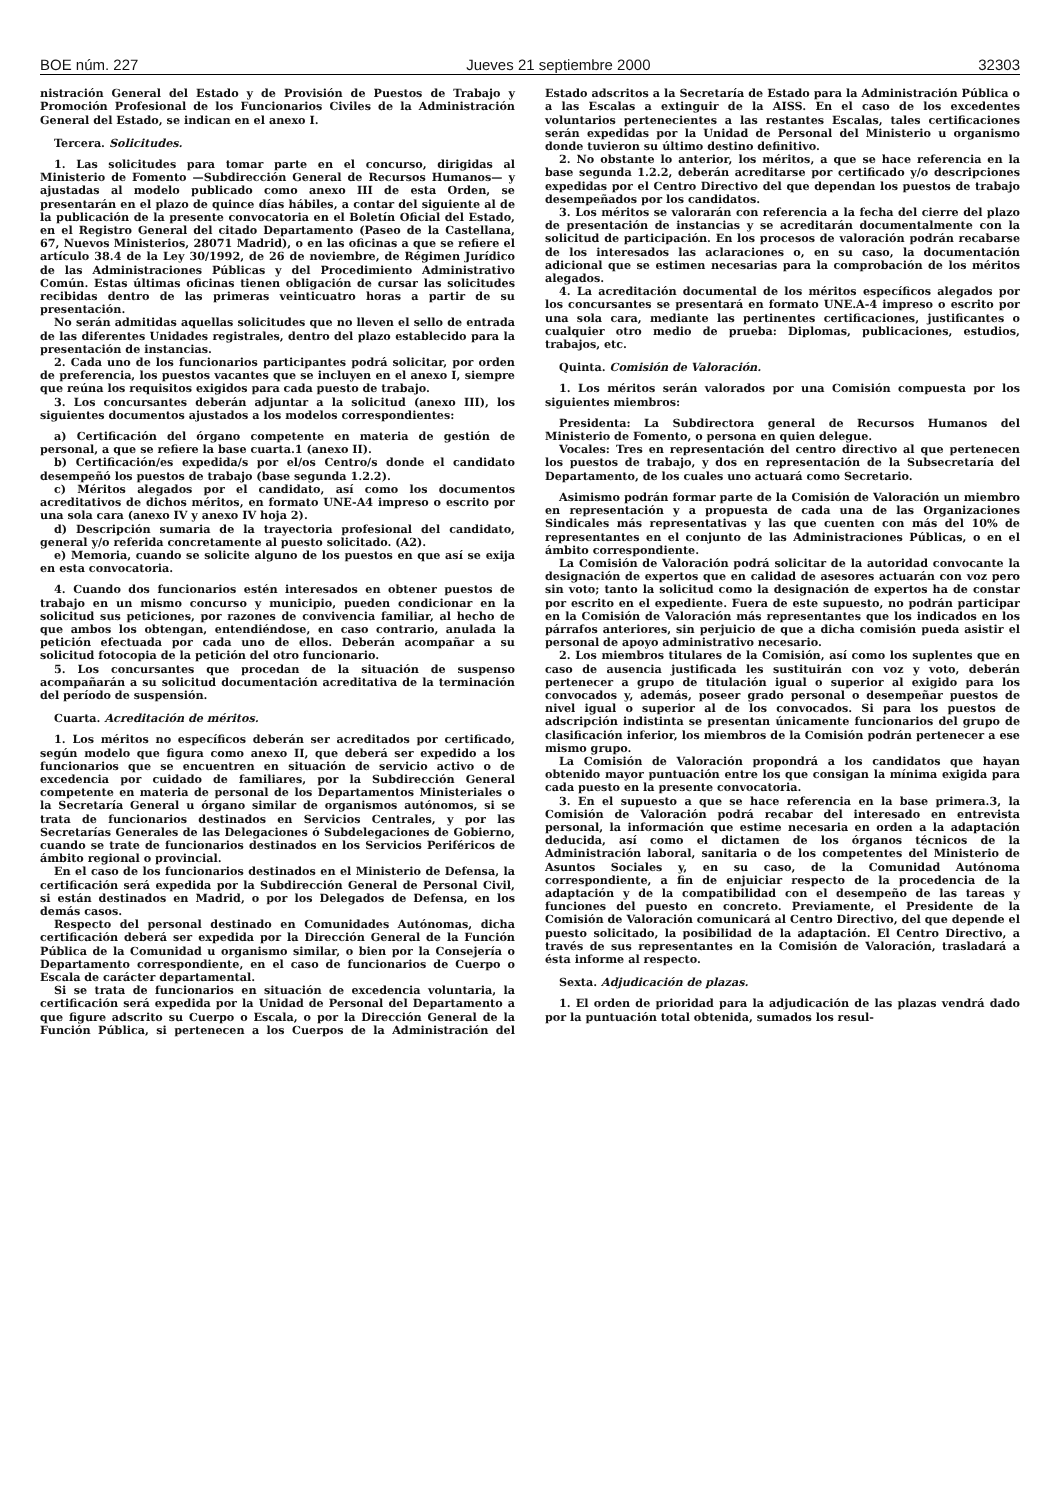BOE núm. 227 Jueves 21 septiembre 2000 32303
nistración General del Estado y de Provisión de Puestos de Trabajo y Promoción Profesional de los Funcionarios Civiles de la Administración General del Estado, se indican en el anexo I.
Tercera. Solicitudes.
1. Las solicitudes para tomar parte en el concurso, dirigidas al Ministerio de Fomento —Subdirección General de Recursos Humanos— y ajustadas al modelo publicado como anexo III de esta Orden, se presentarán en el plazo de quince días hábiles, a contar del siguiente al de la publicación de la presente convocatoria en el Boletín Oficial del Estado, en el Registro General del citado Departamento (Paseo de la Castellana, 67, Nuevos Ministerios, 28071 Madrid), o en las oficinas a que se refiere el artículo 38.4 de la Ley 30/1992, de 26 de noviembre, de Régimen Jurídico de las Administraciones Públicas y del Procedimiento Administrativo Común. Estas últimas oficinas tienen obligación de cursar las solicitudes recibidas dentro de las primeras veinticuatro horas a partir de su presentación.
No serán admitidas aquellas solicitudes que no lleven el sello de entrada de las diferentes Unidades registrales, dentro del plazo establecido para la presentación de instancias.
2. Cada uno de los funcionarios participantes podrá solicitar, por orden de preferencia, los puestos vacantes que se incluyen en el anexo I, siempre que reúna los requisitos exigidos para cada puesto de trabajo.
3. Los concursantes deberán adjuntar a la solicitud (anexo III), los siguientes documentos ajustados a los modelos correspondientes:
a) Certificación del órgano competente en materia de gestión de personal, a que se refiere la base cuarta.1 (anexo II).
b) Certificación/es expedida/s por el/os Centro/s donde el candidato desempeñó los puestos de trabajo (base segunda 1.2.2).
c) Méritos alegados por el candidato, así como los documentos acreditativos de dichos méritos, en formato UNE-A4 impreso o escrito por una sola cara (anexo IV y anexo IV hoja 2).
d) Descripción sumaria de la trayectoria profesional del candidato, general y/o referida concretamente al puesto solicitado. (A2).
e) Memoria, cuando se solicite alguno de los puestos en que así se exija en esta convocatoria.
4. Cuando dos funcionarios estén interesados en obtener puestos de trabajo en un mismo concurso y municipio, pueden condicionar en la solicitud sus peticiones, por razones de convivencia familiar, al hecho de que ambos los obtengan, entendiéndose, en caso contrario, anulada la petición efectuada por cada uno de ellos. Deberán acompañar a su solicitud fotocopia de la petición del otro funcionario.
5. Los concursantes que procedan de la situación de suspenso acompañarán a su solicitud documentación acreditativa de la terminación del período de suspensión.
Cuarta. Acreditación de méritos.
1. Los méritos no específicos deberán ser acreditados por certificado, según modelo que figura como anexo II, que deberá ser expedido a los funcionarios que se encuentren en situación de servicio activo o de excedencia por cuidado de familiares, por la Subdirección General competente en materia de personal de los Departamentos Ministeriales o la Secretaría General u órgano similar de organismos autónomos, si se trata de funcionarios destinados en Servicios Centrales, y por las Secretarías Generales de las Delegaciones ó Subdelegaciones de Gobierno, cuando se trate de funcionarios destinados en los Servicios Periféricos de ámbito regional o provincial.
En el caso de los funcionarios destinados en el Ministerio de Defensa, la certificación será expedida por la Subdirección General de Personal Civil, si están destinados en Madrid, o por los Delegados de Defensa, en los demás casos.
Respecto del personal destinado en Comunidades Autónomas, dicha certificación deberá ser expedida por la Dirección General de la Función Pública de la Comunidad u organismo similar, o bien por la Consejería o Departamento correspondiente, en el caso de funcionarios de Cuerpo o Escala de carácter departamental.
Si se trata de funcionarios en situación de excedencia voluntaria, la certificación será expedida por la Unidad de Personal del Departamento a que figure adscrito su Cuerpo o Escala, o por la Dirección General de la Función Pública, si pertenecen a los Cuerpos de la Administración del Estado adscritos a la Secretaría de Estado para la Administración Pública o a las Escalas a extinguir de la AISS. En el caso de los excedentes voluntarios pertenecientes a las restantes Escalas, tales certificaciones serán expedidas por la Unidad de Personal del Ministerio u organismo donde tuvieron su último destino definitivo.
2. No obstante lo anterior, los méritos, a que se hace referencia en la base segunda 1.2.2, deberán acreditarse por certificado y/o descripciones expedidas por el Centro Directivo del que dependan los puestos de trabajo desempeñados por los candidatos.
3. Los méritos se valorarán con referencia a la fecha del cierre del plazo de presentación de instancias y se acreditarán documentalmente con la solicitud de participación. En los procesos de valoración podrán recabarse de los interesados las aclaraciones o, en su caso, la documentación adicional que se estimen necesarias para la comprobación de los méritos alegados.
4. La acreditación documental de los méritos específicos alegados por los concursantes se presentará en formato UNE.A-4 impreso o escrito por una sola cara, mediante las pertinentes certificaciones, justificantes o cualquier otro medio de prueba: Diplomas, publicaciones, estudios, trabajos, etc.
Quinta. Comisión de Valoración.
1. Los méritos serán valorados por una Comisión compuesta por los siguientes miembros:
Presidenta: La Subdirectora general de Recursos Humanos del Ministerio de Fomento, o persona en quien delegue.
Vocales: Tres en representación del centro directivo al que pertenecen los puestos de trabajo, y dos en representación de la Subsecretaría del Departamento, de los cuales uno actuará como Secretario.
Asimismo podrán formar parte de la Comisión de Valoración un miembro en representación y a propuesta de cada una de las Organizaciones Sindicales más representativas y las que cuenten con más del 10% de representantes en el conjunto de las Administraciones Públicas, o en el ámbito correspondiente.
La Comisión de Valoración podrá solicitar de la autoridad convocante la designación de expertos que en calidad de asesores actuarán con voz pero sin voto; tanto la solicitud como la designación de expertos ha de constar por escrito en el expediente. Fuera de este supuesto, no podrán participar en la Comisión de Valoración más representantes que los indicados en los párrafos anteriores, sin perjuicio de que a dicha comisión pueda asistir el personal de apoyo administrativo necesario.
2. Los miembros titulares de la Comisión, así como los suplentes que en caso de ausencia justificada les sustituirán con voz y voto, deberán pertenecer a grupo de titulación igual o superior al exigido para los convocados y, además, poseer grado personal o desempeñar puestos de nivel igual o superior al de los convocados. Si para los puestos de adscripción indistinta se presentan únicamente funcionarios del grupo de clasificación inferior, los miembros de la Comisión podrán pertenecer a ese mismo grupo.
La Comisión de Valoración propondrá a los candidatos que hayan obtenido mayor puntuación entre los que consigan la mínima exigida para cada puesto en la presente convocatoria.
3. En el supuesto a que se hace referencia en la base primera.3, la Comisión de Valoración podrá recabar del interesado en entrevista personal, la información que estime necesaria en orden a la adaptación deducida, así como el dictamen de los órganos técnicos de la Administración laboral, sanitaria o de los competentes del Ministerio de Asuntos Sociales y, en su caso, de la Comunidad Autónoma correspondiente, a fin de enjuiciar respecto de la procedencia de la adaptación y de la compatibilidad con el desempeño de las tareas y funciones del puesto en concreto. Previamente, el Presidente de la Comisión de Valoración comunicará al Centro Directivo, del que depende el puesto solicitado, la posibilidad de la adaptación. El Centro Directivo, a través de sus representantes en la Comisión de Valoración, trasladará a ésta informe al respecto.
Sexta. Adjudicación de plazas.
1. El orden de prioridad para la adjudicación de las plazas vendrá dado por la puntuación total obtenida, sumados los resul-